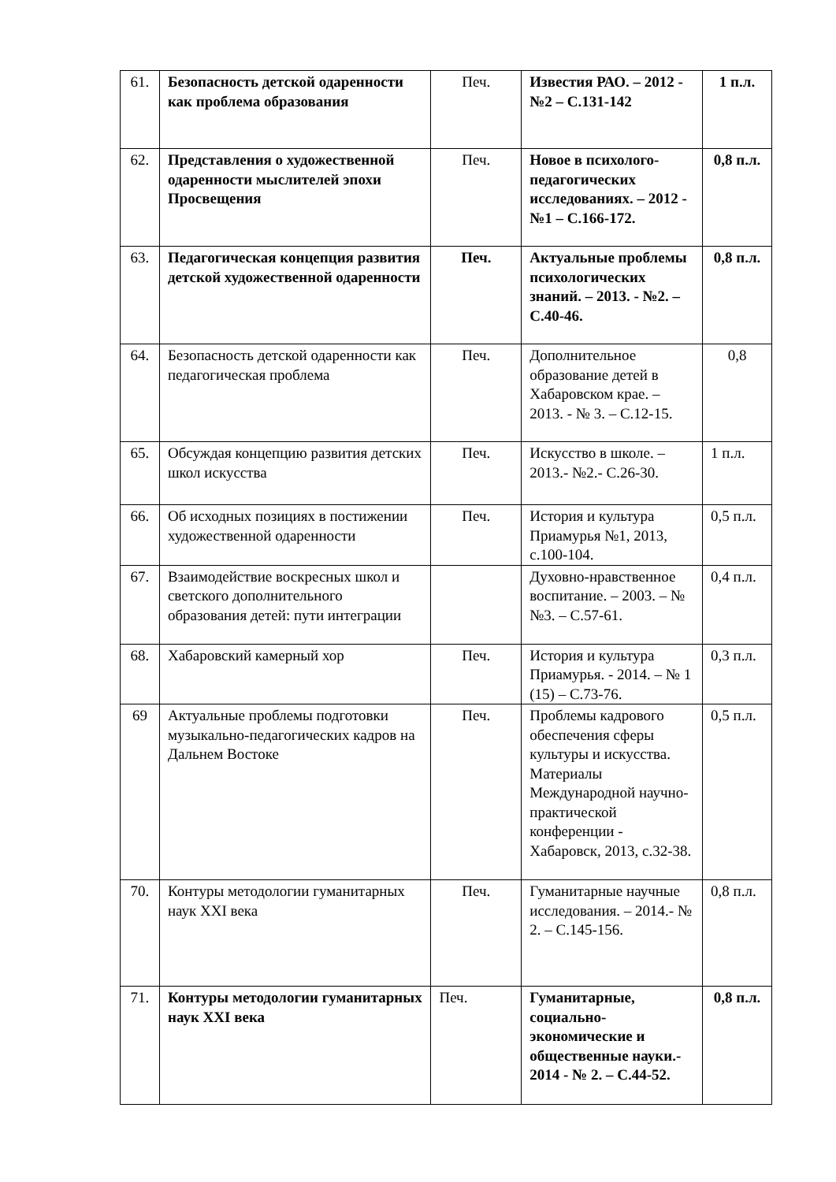| 61. | Безопасность детской одаренности как проблема образования | Печ. | Известия РАО. – 2012 - №2 – С.131-142 | 1 п.л. |
| 62. | Представления о художественной одаренности мыслителей эпохи Просвещения | Печ. | Новое в психолого-педагогических исследованиях. – 2012 - №1 – С.166-172. | 0,8 п.л. |
| 63. | Педагогическая концепция развития детской художественной одаренности | Печ. | Актуальные проблемы психологических знаний. – 2013. - №2. – С.40-46. | 0,8 п.л. |
| 64. | Безопасность детской одаренности как педагогическая проблема | Печ. | Дополнительное образование детей в Хабаровском крае. – 2013. - № 3. – С.12-15. | 0,8 |
| 65. | Обсуждая концепцию развития детских школ искусства | Печ. | Искусство в школе. – 2013.- №2.- С.26-30. | 1 п.л. |
| 66. | Об исходных позициях в постижении художественной одаренности | Печ. | История и культура Приамурья №1, 2013, с.100-104. | 0,5 п.л. |
| 67. | Взаимодействие воскресных школ и светского дополнительного образования детей: пути интеграции | | Духовно-нравственное воспитание. – 2003. – № №3. – С.57-61. | 0,4 п.л. |
| 68. | Хабаровский камерный хор | Печ. | История и культура Приамурья. - 2014. – № 1 (15) – С.73-76. | 0,3 п.л. |
| 69 | Актуальные проблемы подготовки музыкально-педагогических кадров на Дальнем Востоке | Печ. | Проблемы кадрового обеспечения сферы культуры и искусства. Материалы Международной научно-практической конференции - Хабаровск, 2013, с.32-38. | 0,5 п.л. |
| 70. | Контуры методологии гуманитарных наук XXI века | Печ. | Гуманитарные научные исследования. – 2014.- № 2. – С.145-156. | 0,8 п.л. |
| 71. | Контуры методологии гуманитарных наук XXI века | Печ. | Гуманитарные, социально-экономические и общественные науки.- 2014 - № 2. – С.44-52. | 0,8 п.л. |